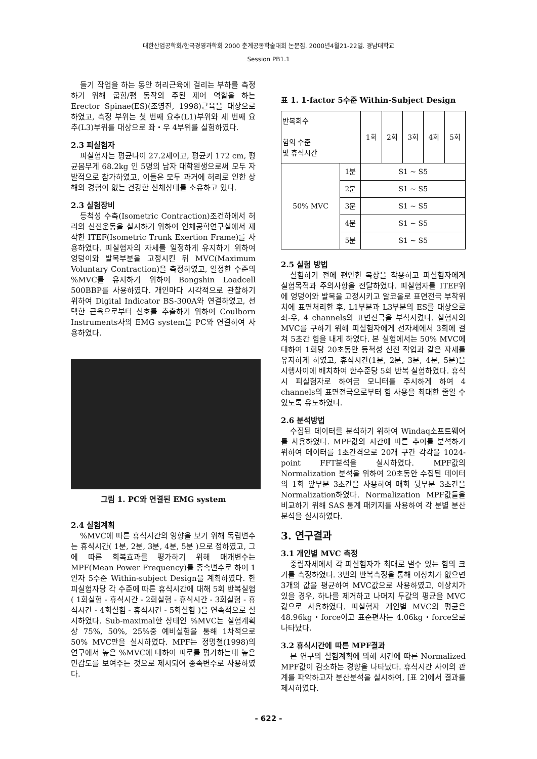대한산업공학회/한국경영과학회 2000 춘계공동학술대회 논문집. 2000년4월21-22일. 경남대학교
Session PB1.1
들기 작업을 하는 동안 허리근육에 걸리는 부하를 측정하기 위해 굽힘/폄 동작의 주된 제어 역할을 하는 Erector Spinae(ES)(조영진, 1998)근육을 대상으로 하였고, 측정 부위는 첫 번째 요추(L1)부위와 세 번째 요추(L3)부위를 대상으로 좌・우 4부위를 실험하였다.
2.3 피실험자
피실험자는 평균나이 27.2세이고, 평균키 172 cm, 평균몸무게 68.2kg 인 5명의 남자 대학원생으로써 모두 자발적으로 참가하였고, 이들은 모두 과거에 허리로 인한 상해의 경험이 없는 건강한 신체상태를 소유하고 있다.
2.3 실험장비
등척성 수축(Isometric Contraction)조건하에서 허리의 신전운동을 실시하기 위하여 인체공학연구실에서 제작한 ITEF(Isometric Trunk Exertion Frame)를 사용하였다. 피실험자의 자세를 일정하게 유지하기 위하여 엉덩이와 발목부분을 고정시킨 뒤 MVC(Maximum Voluntary Contraction)을 측정하였고, 일정한 수준의 %MVC를 유지하기 위하여 Bongshin Loadcell 500BBP를 사용하였다. 개인마다 시각적으로 관찰하기 위하여 Digital Indicator BS-300A와 연결하였고, 선택한 근육으로부터 신호를 추출하기 위하여 Coulborn Instruments사의 EMG system을 PC와 연결하여 사용하였다.
그림 1. PC와 연결된 EMG system
2.4 실험계획
%MVC에 따른 휴식시간의 영향을 보기 위해 독립변수는 휴식시간( 1분, 2분, 3분, 4분, 5분 )으로 정하였고, 그에 따른 회복효과를 평가하기 위해 매개변수는 MPF(Mean Power Frequency)를 종속변수로 하여 1인자 5수준 Within-subject Design을 계획하였다. 한 피실험자당 각 수준에 따른 휴식시간에 대해 5회 반복실험( 1회실험 - 휴식시간 - 2회실험 - 휴식시간 - 3회실험 - 휴식시간 - 4회실험 - 휴식시간 - 5회실험 )을 연속적으로 실시하였다. Sub-maximal한 상태인 %MVC는 실험계획상 75%, 50%, 25%중 예비실험을 통해 1차적으로 50% MVC만을 실시하였다. MPF는 정명철(1998)의 연구에서 높은 %MVC에 대하여 피로를 평가하는데 높은 민감도를 보여주는 것으로 제시되어 종속변수로 사용하였다.
표 1. 1-factor 5수준 Within-Subject Design
| 반복회수 힘의 수준 및 휴식시간 | | 1회 | 2회 | 3회 | 4회 | 5회 |
| --- | --- | --- | --- | --- | --- | --- |
| 50% MVC | 1분 | S1 ~ S5 | | | | |
| | 2분 | S1 ~ S5 | | | | |
| | 3분 | S1 ~ S5 | | | | |
| | 4분 | S1 ~ S5 | | | | |
| | 5분 | S1 ~ S5 | | | | |
2.5 실험 방법
실험하기 전에 편안한 복장을 착용하고 피실험자에게 실험목적과 주의사항을 전달하였다. 피실험자를 ITEF위에 엉덩이와 발목을 고정시키고 알코올로 표면전극 부착위치에 표면처리한 후, L1부분과 L3부분의 ES를 대상으로 좌-우, 4 channels의 표면전극을 부착시켰다. 실험자의 MVC를 구하기 위해 피실험자에게 선자세에서 3회에 걸쳐 5초간 힘을 내게 하였다. 본 실험에서는 50% MVC에 대하여 1회당 20초동안 등척성 신전 작업과 같은 자세를 유지하게 하였고, 휴식시간(1분, 2분, 3분, 4분, 5분)을 시행사이에 배치하여 한수준당 5회 반복 실험하였다. 휴식시 피실험자로 하여금 모니터를 주시하게 하여 4 channels의 표면전극으로부터 힘 사용을 최대한 줄일 수 있도록 유도하였다.
2.6 분석방법
수집된 데이터를 분석하기 위하여 Windaq소프트웨어를 사용하였다. MPF값의 시간에 따른 추이를 분석하기 위하여 데이터를 1초간격으로 20개 구간 각각을 1024-point FFT분석을 실시하였다. MPF값의 Normalization 분석을 위하여 20초동안 수집된 데이터의 1회 앞부분 3초간을 사용하여 매회 뒷부분 3초간을 Normalization하였다. Normalization MPF값들을 비교하기 위해 SAS 통계 패키지를 사용하여 각 분별 분산분석을 실시하였다.
3. 연구결과
3.1 개인별 MVC 측정
중립자세에서 각 피실험자가 최대로 낼수 있는 힘의 크기를 측정하였다. 3번의 반복측정을 통해 이상치가 없으면 3개의 값을 평균하여 MVC값으로 사용하였고, 이상치가 있을 경우, 하나를 제거하고 나머지 두값의 평균을 MVC값으로 사용하였다. 피실험자 개인별 MVC의 평균은 48.96kg・force이고 표준편차는 4.06kg・force으로 나타났다.
3.2 휴식시간에 따른 MPF결과
본 연구의 실험계획에 의해 시간에 따른 Normalized MPF값이 감소하는 경향을 나타났다. 휴식시간 사이의 관계를 파악하고자 분산분석을 실시하여, [표 2]에서 결과를 제시하였다.
- 622 -